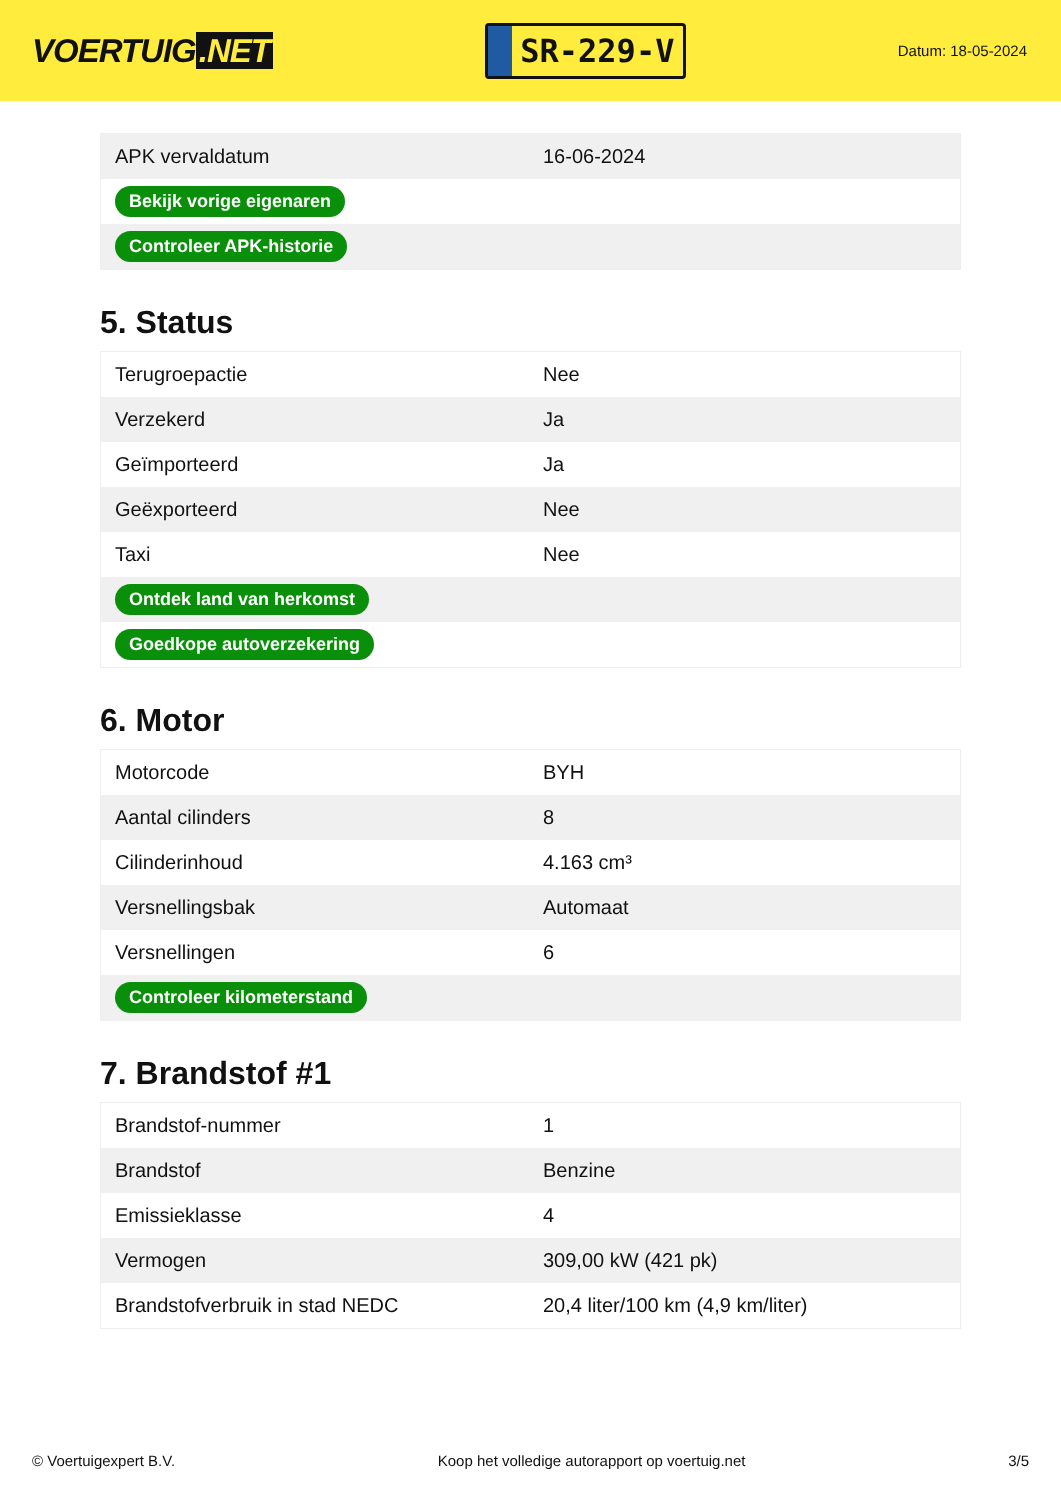VOERTUIG.NET
SR-229-V
Datum: 18-05-2024
| APK vervaldatum | 16-06-2024 |
| Bekijk vorige eigenaren | |
| Controleer APK-historie | |
5. Status
| Terugroepactie | Nee |
| Verzekerd | Ja |
| Geïmporteerd | Ja |
| Geëxporteerd | Nee |
| Taxi | Nee |
| Ontdek land van herkomst | |
| Goedkope autoverzekering | |
6. Motor
| Motorcode | BYH |
| Aantal cilinders | 8 |
| Cilinderinhoud | 4.163 cm³ |
| Versnellingsbak | Automaat |
| Versnellingen | 6 |
| Controleer kilometerstand | |
7. Brandstof #1
| Brandstof-nummer | 1 |
| Brandstof | Benzine |
| Emissieklasse | 4 |
| Vermogen | 309,00 kW (421 pk) |
| Brandstofverbruik in stad NEDC | 20,4 liter/100 km (4,9 km/liter) |
© Voertuigexpert B.V. Koop het volledige autorapport op voertuig.net 3/5